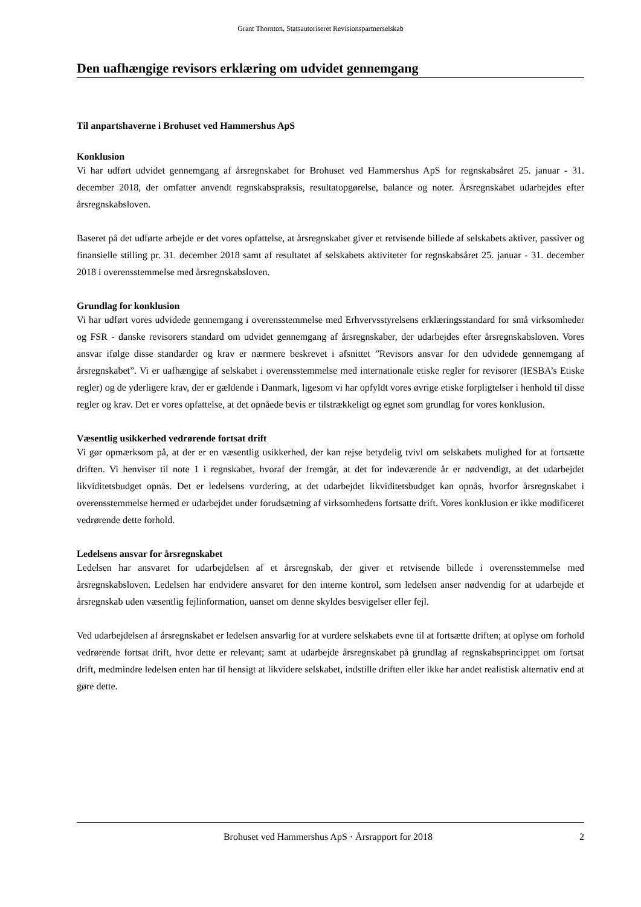Grant Thornton, Statsautoriseret Revisionspartnerselskab
Den uafhængige revisors erklæring om udvidet gennemgang
Til anpartshaverne i Brohuset ved Hammershus ApS
Konklusion
Vi har udført udvidet gennemgang af årsregnskabet for Brohuset ved Hammershus ApS for regnskabsåret 25. januar - 31. december 2018, der omfatter anvendt regnskabspraksis, resultatopgørelse, balance og noter. Årsregnskabet udarbejdes efter årsregnskabsloven.
Baseret på det udførte arbejde er det vores opfattelse, at årsregnskabet giver et retvisende billede af selskabets aktiver, passiver og finansielle stilling pr. 31. december 2018 samt af resultatet af selskabets aktiviteter for regnskabsåret 25. januar - 31. december 2018 i overensstemmelse med årsregnskabsloven.
Grundlag for konklusion
Vi har udført vores udvidede gennemgang i overensstemmelse med Erhvervsstyrelsens erklæringsstandard for små virksomheder og FSR - danske revisorers standard om udvidet gennemgang af årsregnskaber, der udarbejdes efter årsregnskabsloven. Vores ansvar ifølge disse standarder og krav er nærmere beskrevet i afsnittet ”Revisors ansvar for den udvidede gennemgang af årsregnskabet”. Vi er uafhængige af selskabet i overensstemmelse med internationale etiske regler for revisorer (IESBA’s Etiske regler) og de yderligere krav, der er gældende i Danmark, ligesom vi har opfyldt vores øvrige etiske forpligtelser i henhold til disse regler og krav. Det er vores opfattelse, at det opnåede bevis er tilstrækkeligt og egnet som grundlag for vores konklusion.
Væsentlig usikkerhed vedrørende fortsat drift
Vi gør opmærksom på, at der er en væsentlig usikkerhed, der kan rejse betydelig tvivl om selskabets mulighed for at fortsætte driften. Vi henviser til note 1 i regnskabet, hvoraf der fremgår, at det for indeværende år er nødvendigt, at det udarbejdet likviditetsbudget opnås. Det er ledelsens vurdering, at det udarbejdet likviditetsbudget kan opnås, hvorfor årsregnskabet i overensstemmelse hermed er udarbejdet under forudsætning af virksomhedens fortsatte drift. Vores konklusion er ikke modificeret vedrørende dette forhold.
Ledelsens ansvar for årsregnskabet
Ledelsen har ansvaret for udarbejdelsen af et årsregnskab, der giver et retvisende billede i overensstemmelse med årsregnskabsloven. Ledelsen har endvidere ansvaret for den interne kontrol, som ledelsen anser nødvendig for at udarbejde et årsregnskab uden væsentlig fejlinformation, uanset om denne skyldes besvigelser eller fejl.
Ved udarbejdelsen af årsregnskabet er ledelsen ansvarlig for at vurdere selskabets evne til at fortsætte driften; at oplyse om forhold vedrørende fortsat drift, hvor dette er relevant; samt at udarbejde årsregnskabet på grundlag af regnskabsprincippet om fortsat drift, medmindre ledelsen enten har til hensigt at likvidere selskabet, indstille driften eller ikke har andet realistisk alternativ end at gøre dette.
Brohuset ved Hammershus ApS · Årsrapport for 2018 2